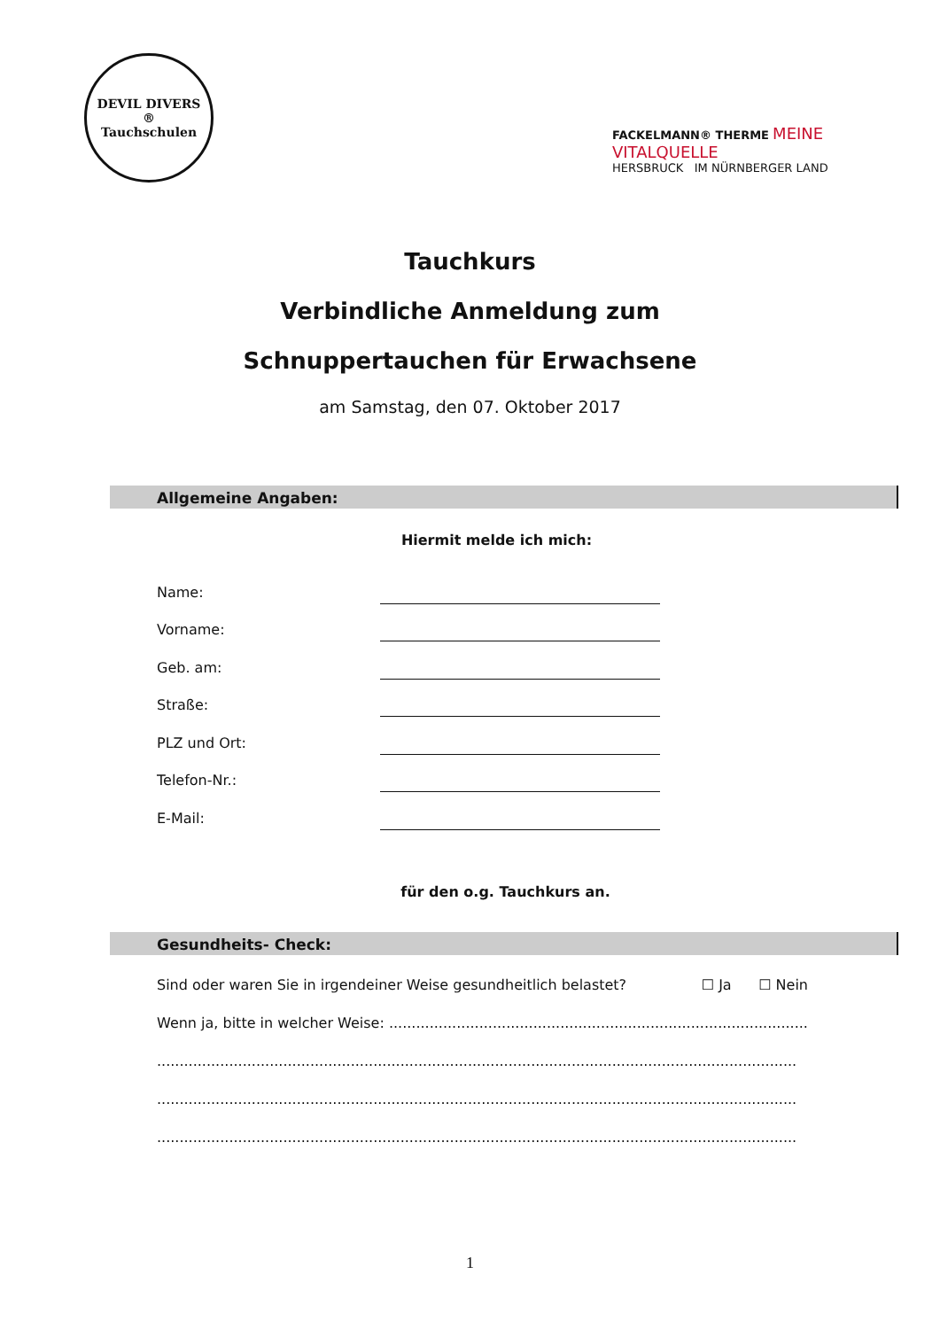DEVIL DIVERS
®
Tauchschulen
FACKELMANN® THERME MEINE VITALQUELLE
HERSBRUCK IM NÜRNBERGER LAND
Tauchkurs
Verbindliche Anmeldung zum
Schnuppertauchen für Erwachsene
am Samstag, den 07. Oktober 2017
Allgemeine Angaben:
Hiermit melde ich mich:
Name:
Vorname:
Geb. am:
Straße:
PLZ und Ort:
Telefon-Nr.:
E-Mail:
für den o.g. Tauchkurs an.
Gesundheits- Check:
Sind oder waren Sie in irgendeiner Weise gesundheitlich belastet? ☐ Ja ☐ Nein
Wenn ja, bitte in welcher Weise: ..................................................................................................
..............................................................................................................................................
..............................................................................................................................................
..............................................................................................................................................
1